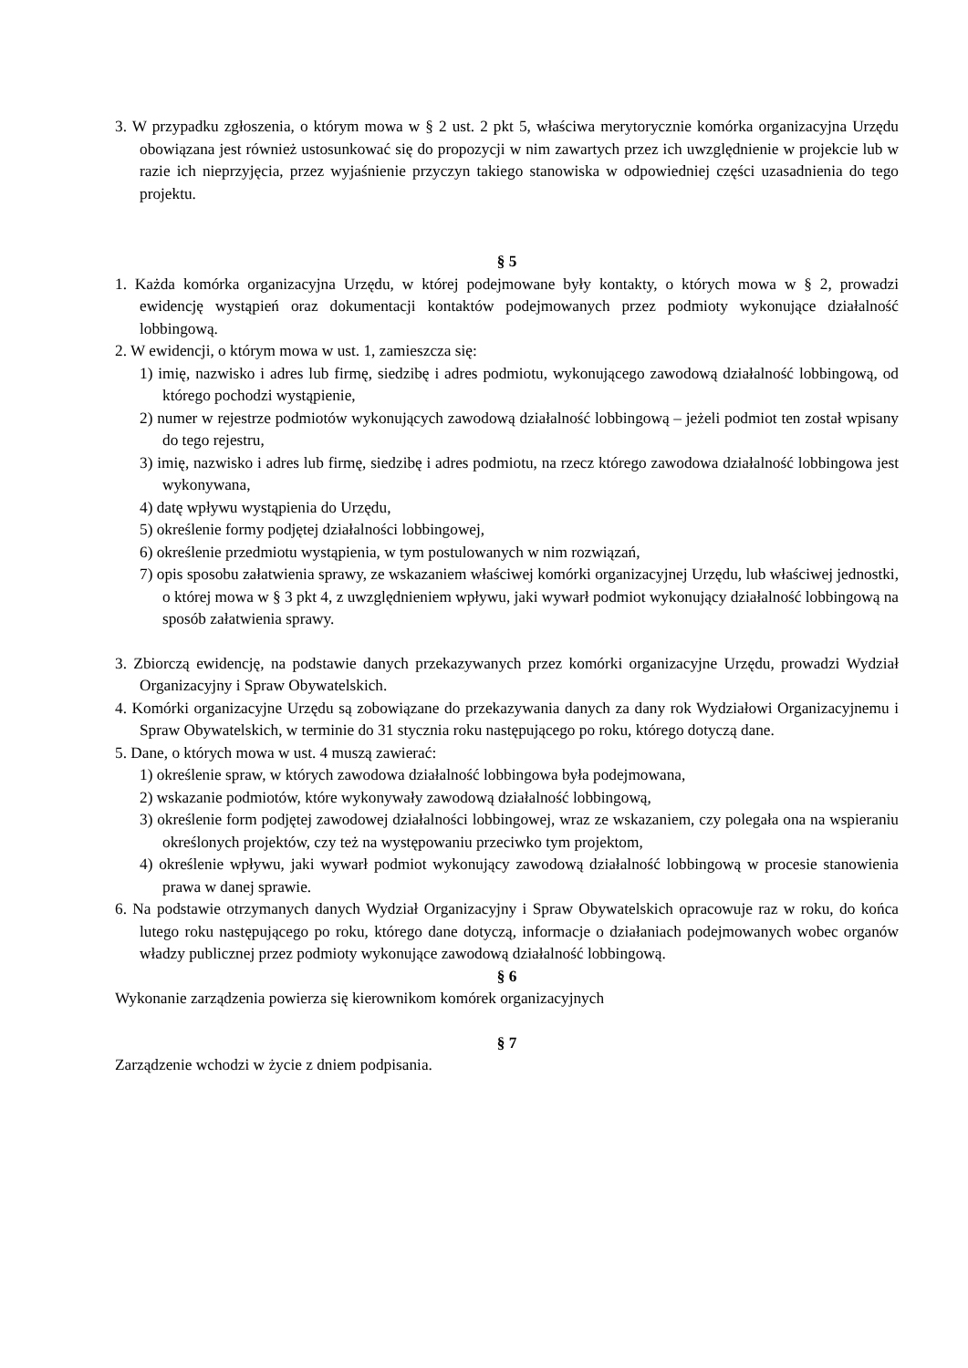3. W przypadku zgłoszenia, o którym mowa w § 2 ust. 2 pkt 5, właściwa merytorycznie komórka organizacyjna Urzędu obowiązana jest również ustosunkować się do propozycji w nim zawartych przez ich uwzględnienie w projekcie lub w razie ich nieprzyjęcia, przez wyjaśnienie przyczyn takiego stanowiska w odpowiedniej części uzasadnienia do tego projektu.
§ 5
1. Każda komórka organizacyjna Urzędu, w której podejmowane były kontakty, o których mowa w § 2, prowadzi ewidencję wystąpień oraz dokumentacji kontaktów podejmowanych przez podmioty wykonujące działalność lobbingową.
2. W ewidencji, o którym mowa w ust. 1, zamieszcza się:
1) imię, nazwisko i adres lub firmę, siedzibę i adres podmiotu, wykonującego zawodową działalność lobbingową, od którego pochodzi wystąpienie,
2) numer w rejestrze podmiotów wykonujących zawodową działalność lobbingową – jeżeli podmiot ten został wpisany do tego rejestru,
3) imię, nazwisko i adres lub firmę, siedzibę i adres podmiotu, na rzecz którego zawodowa działalność lobbingowa jest wykonywana,
4) datę wpływu wystąpienia do Urzędu,
5) określenie formy podjętej działalności lobbingowej,
6) określenie przedmiotu wystąpienia, w tym postulowanych w nim rozwiązań,
7) opis sposobu załatwienia sprawy, ze wskazaniem właściwej komórki organizacyjnej Urzędu, lub właściwej jednostki, o której mowa w § 3 pkt 4, z uwzględnieniem wpływu, jaki wywarł podmiot wykonujący działalność lobbingową na sposób załatwienia sprawy.
3. Zbiorczą ewidencję, na podstawie danych przekazywanych przez komórki organizacyjne Urzędu, prowadzi Wydział Organizacyjny i Spraw Obywatelskich.
4. Komórki organizacyjne Urzędu są zobowiązane do przekazywania danych za dany rok Wydziałowi Organizacyjnemu i Spraw Obywatelskich, w terminie do 31 stycznia roku następującego po roku, którego dotyczą dane.
5. Dane, o których mowa w ust. 4 muszą zawierać:
1) określenie spraw, w których zawodowa działalność lobbingowa była podejmowana,
2) wskazanie podmiotów, które wykonywały zawodową działalność lobbingową,
3) określenie form podjętej zawodowej działalności lobbingowej, wraz ze wskazaniem, czy polegała ona na wspieraniu określonych projektów, czy też na występowaniu przeciwko tym projektom,
4) określenie wpływu, jaki wywarł podmiot wykonujący zawodową działalność lobbingową w procesie stanowienia prawa w danej sprawie.
6. Na podstawie otrzymanych danych Wydział Organizacyjny i Spraw Obywatelskich opracowuje raz w roku, do końca lutego roku następującego po roku, którego dane dotyczą, informacje o działaniach podejmowanych wobec organów władzy publicznej przez podmioty wykonujące zawodową działalność lobbingową.
§ 6
Wykonanie zarządzenia powierza się kierownikom komórek organizacyjnych
§ 7
Zarządzenie wchodzi w życie z dniem podpisania.